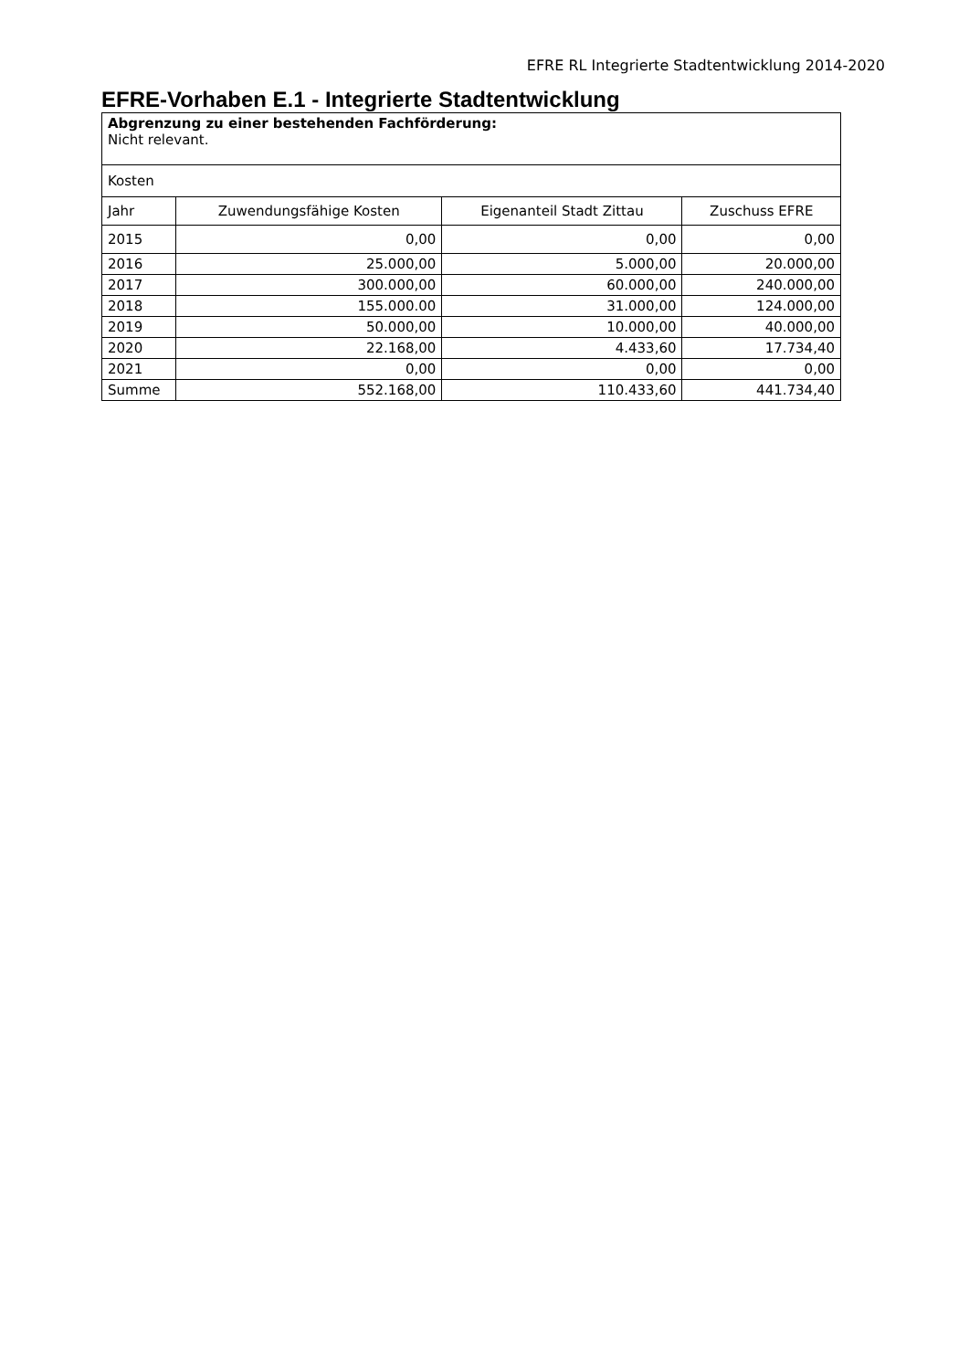EFRE RL Integrierte Stadtentwicklung 2014-2020
EFRE-Vorhaben E.1 - Integrierte Stadtentwicklung
| Abgrenzung zu einer bestehenden Fachförderung: Nicht relevant. | | | |
| Kosten | | | |
| Jahr | Zuwendungsfähige Kosten | Eigenanteil Stadt Zittau | Zuschuss EFRE |
| 2015 | 0,00 | 0,00 | 0,00 |
| 2016 | 25.000,00 | 5.000,00 | 20.000,00 |
| 2017 | 300.000,00 | 60.000,00 | 240.000,00 |
| 2018 | 155.000.00 | 31.000,00 | 124.000,00 |
| 2019 | 50.000,00 | 10.000,00 | 40.000,00 |
| 2020 | 22.168,00 | 4.433,60 | 17.734,40 |
| 2021 | 0,00 | 0,00 | 0,00 |
| Summe | 552.168,00 | 110.433,60 | 441.734,40 |